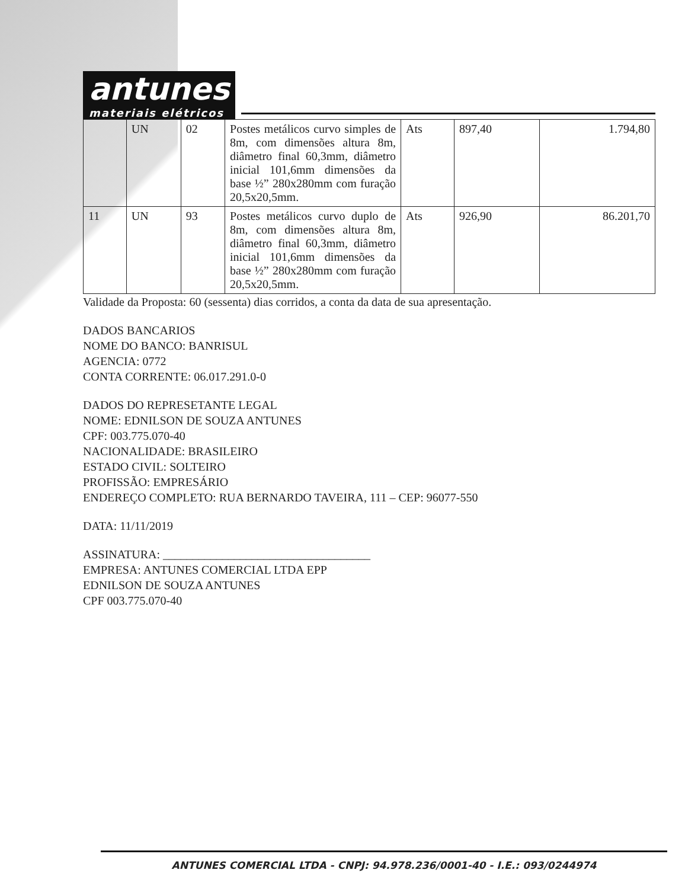antunes
materiais elétricos
| | UN | 02 | Postes metálicos curvo simples de 8m, com dimensões altura 8m, diâmetro final 60,3mm, diâmetro inicial 101,6mm dimensões da base ½” 280x280mm com furação 20,5x20,5mm. | Ats | 897,40 | 1.794,80 |
| 11 | UN | 93 | Postes metálicos curvo duplo de 8m, com dimensões altura 8m, diâmetro final 60,3mm, diâmetro inicial 101,6mm dimensões da base ½” 280x280mm com furação 20,5x20,5mm. | Ats | 926,90 | 86.201,70 |
Validade da Proposta: 60 (sessenta) dias corridos, a conta da data de sua apresentação.
DADOS BANCARIOS
NOME DO BANCO: BANRISUL
AGENCIA: 0772
CONTA CORRENTE: 06.017.291.0-0
DADOS DO REPRESETANTE LEGAL
NOME: EDNILSON DE SOUZA ANTUNES
CPF: 003.775.070-40
NACIONALIDADE: BRASILEIRO
ESTADO CIVIL: SOLTEIRO
PROFISSÃO: EMPRESÁRIO
ENDEREÇO COMPLETO: RUA BERNARDO TAVEIRA, 111 – CEP: 96077-550
DATA: 11/11/2019
ASSINATURA: ___________________________________
EMPRESA: ANTUNES COMERCIAL LTDA EPP
EDNILSON DE SOUZA ANTUNES
CPF 003.775.070-40
ANTUNES COMERCIAL LTDA - CNPJ: 94.978.236/0001-40 - I.E.: 093/0244974